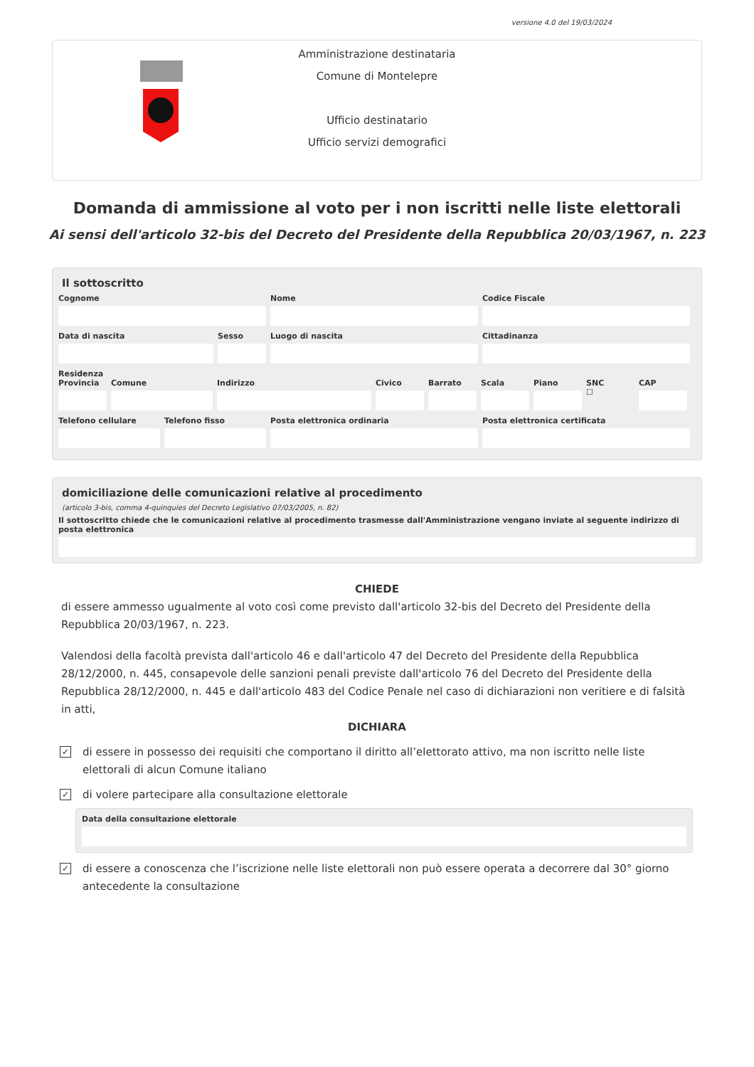versione 4.0 del 19/03/2024
Amministrazione destinataria
Comune di Montelepre
Ufficio destinatario
Ufficio servizi demografici
Domanda di ammissione al voto per i non iscritti nelle liste elettorali
Ai sensi dell'articolo 32-bis del Decreto del Presidente della Repubblica 20/03/1967, n. 223
Il sottoscritto
Cognome Nome Codice Fiscale
Data di nascita Sesso Luogo di nascita Cittadinanza
Residenza
Provincia Comune Indirizzo Civico Barrato Scala Piano SNC
☐
CAP
Telefono cellulare Telefono fisso Posta elettronica ordinaria Posta elettronica certificata
domiciliazione delle comunicazioni relative al procedimento
(articolo 3-bis, comma 4-quinquies del Decreto Legislativo 07/03/2005, n. 82)
Il sottoscritto chiede che le comunicazioni relative al procedimento trasmesse dall'Amministrazione vengano inviate al seguente indirizzo di posta elettronica
CHIEDE
di essere ammesso ugualmente al voto così come previsto dall'articolo 32-bis del Decreto del Presidente della Repubblica 20/03/1967, n. 223.
Valendosi della facoltà prevista dall'articolo 46 e dall'articolo 47 del Decreto del Presidente della Repubblica 28/12/2000, n. 445, consapevole delle sanzioni penali previste dall'articolo 76 del Decreto del Presidente della Repubblica 28/12/2000, n. 445 e dall'articolo 483 del Codice Penale nel caso di dichiarazioni non veritiere e di falsità in atti,
DICHIARA
✓
di essere in possesso dei requisiti che comportano il diritto all’elettorato attivo, ma non iscritto nelle liste elettorali di alcun Comune italiano
✓
di volere partecipare alla consultazione elettorale
Data della consultazione elettorale
✓
di essere a conoscenza che l’iscrizione nelle liste elettorali non può essere operata a decorrere dal 30° giorno antecedente la consultazione